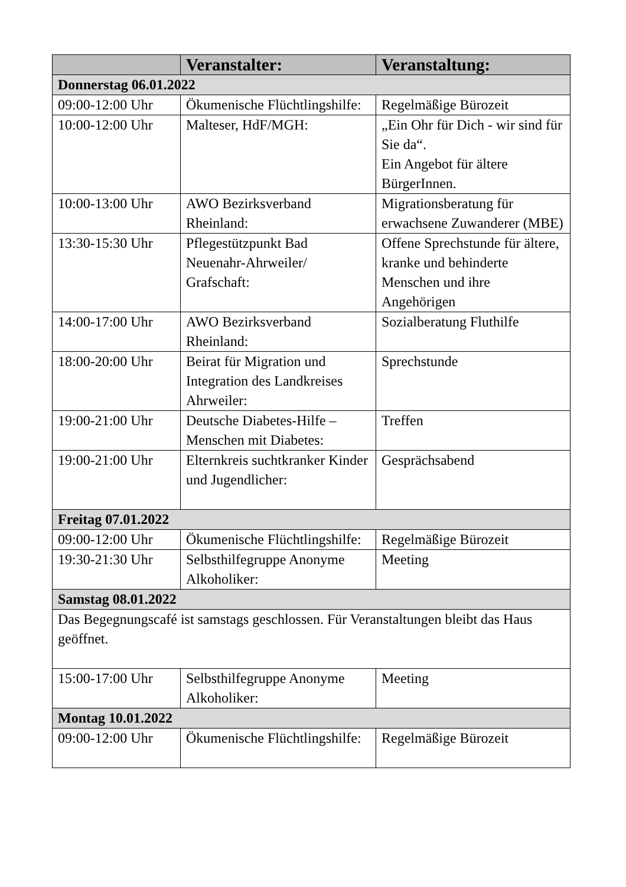| | Veranstalter: | Veranstaltung: |
| --- | --- | --- |
| Donnerstag 06.01.2022 | | |
| 09:00-12:00 Uhr | Ökumenische Flüchtlingshilfe: | Regelmäßige Bürozeit |
| 10:00-12:00 Uhr | Malteser, HdF/MGH: | „Ein Ohr für Dich - wir sind für Sie da“. Ein Angebot für ältere BürgerInnen. |
| 10:00-13:00 Uhr | AWO Bezirksverband Rheinland: | Migrationsberatung für erwachsene Zuwanderer (MBE) |
| 13:30-15:30 Uhr | Pflegestützpunkt Bad Neuenahr-Ahrweiler/ Grafschaft: | Offene Sprechstunde für ältere, kranke und behinderte Menschen und ihre Angehörigen |
| 14:00-17:00 Uhr | AWO Bezirksverband Rheinland: | Sozialberatung Fluthilfe |
| 18:00-20:00 Uhr | Beirat für Migration und Integration des Landkreises Ahrweiler: | Sprechstunde |
| 19:00-21:00 Uhr | Deutsche Diabetes-Hilfe – Menschen mit Diabetes: | Treffen |
| 19:00-21:00 Uhr | Elternkreis suchtkranker Kinder und Jugendlicher: | Gesprächsabend |
| Freitag 07.01.2022 | | |
| 09:00-12:00 Uhr | Ökumenische Flüchtlingshilfe: | Regelmäßige Bürozeit |
| 19:30-21:30 Uhr | Selbsthilfegruppe Anonyme Alkoholiker: | Meeting |
| Samstag 08.01.2022 | | |
| Das Begegnungscafé ist samstags geschlossen. Für Veranstaltungen bleibt das Haus geöffnet. | | |
| 15:00-17:00 Uhr | Selbsthilfegruppe Anonyme Alkoholiker: | Meeting |
| Montag 10.01.2022 | | |
| 09:00-12:00 Uhr | Ökumenische Flüchtlingshilfe: | Regelmäßige Bürozeit |